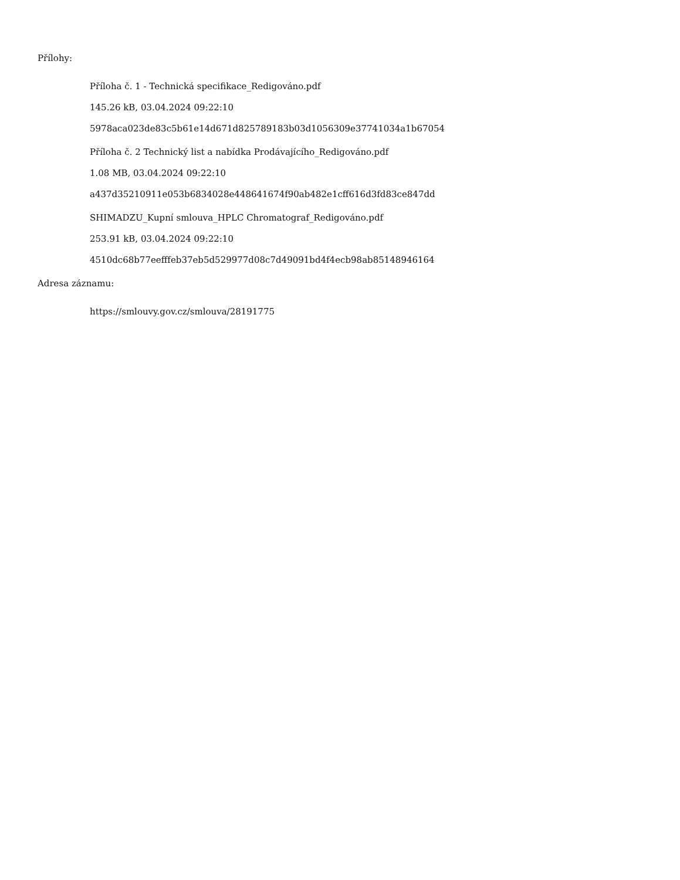Přílohy:
Příloha č. 1 - Technická specifikace_Redigováno.pdf
145.26 kB, 03.04.2024 09:22:10
5978aca023de83c5b61e14d671d825789183b03d1056309e37741034a1b67054
Příloha č. 2 Technický list a nabídka Prodávajícího_Redigováno.pdf
1.08 MB, 03.04.2024 09:22:10
a437d35210911e053b6834028e448641674f90ab482e1cff616d3fd83ce847dd
SHIMADZU_Kupní smlouva_HPLC Chromatograf_Redigováno.pdf
253.91 kB, 03.04.2024 09:22:10
4510dc68b77eefffeb37eb5d529977d08c7d49091bd4f4ecb98ab85148946164
Adresa záznamu:
https://smlouvy.gov.cz/smlouva/28191775